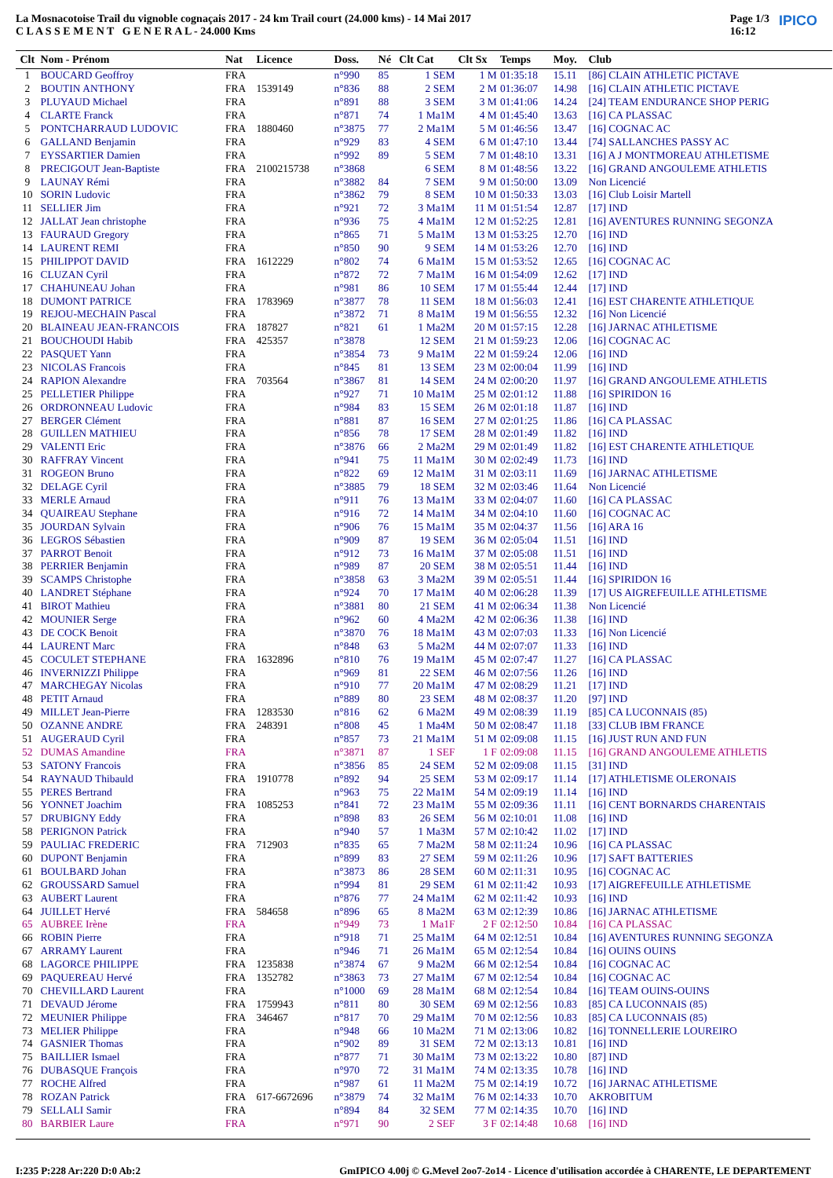La Mosnacotoise Trail du vignoble cognaçais 2017 - 24 km Trail court (24.000 kms) - 14 Mai 2017
C L A S S E M E N T G E N E R A L - 24.000 Kms
Page 1/3
16:12 IPICO
| Clt | Nom - Prénom | Nat | Licence | Doss. | Né | Clt Cat | Clt Sx | Temps | Moy. | Club |
| --- | --- | --- | --- | --- | --- | --- | --- | --- | --- | --- |
| 1 | BOUCARD Geoffroy | FRA | | n°990 | 85 | 1 SEM | 1 M | 01:35:18 | 15.11 | [86] CLAIN ATHLETIC PICTAVE |
| 2 | BOUTIN ANTHONY | FRA | 1539149 | n°836 | 88 | 2 SEM | 2 M | 01:36:07 | 14.98 | [16] CLAIN ATHLETIC PICTAVE |
| 3 | PLUYAUD Michael | FRA | | n°891 | 88 | 3 SEM | 3 M | 01:41:06 | 14.24 | [24] TEAM ENDURANCE SHOP PERIG |
| 4 | CLARTE Franck | FRA | | n°871 | 74 | 1 Ma1M | 4 M | 01:45:40 | 13.63 | [16] CA PLASSAC |
| 5 | PONTCHARRAUD LUDOVIC | FRA | 1880460 | n°3875 | 77 | 2 Ma1M | 5 M | 01:46:56 | 13.47 | [16] COGNAC AC |
| 6 | GALLAND Benjamin | FRA | | n°929 | 83 | 4 SEM | 6 M | 01:47:10 | 13.44 | [74] SALLANCHES PASSY AC |
| 7 | EYSSARTIER Damien | FRA | | n°992 | 89 | 5 SEM | 7 M | 01:48:10 | 13.31 | [16] A J MONTMOREAU ATHLETISME |
| 8 | PRECIGOUT Jean-Baptiste | FRA | 2100215738 | n°3868 | | 6 SEM | 8 M | 01:48:56 | 13.22 | [16] GRAND ANGOULEME ATHLETIS |
| 9 | LAUNAY Rémi | FRA | | n°3882 | 84 | 7 SEM | 9 M | 01:50:00 | 13.09 | Non Licencié |
| 10 | SORIN Ludovic | FRA | | n°3862 | 79 | 8 SEM | 10 M | 01:50:33 | 13.03 | [16] Club Loisir Martell |
| 11 | SELLIER Jim | FRA | | n°921 | 72 | 3 Ma1M | 11 M | 01:51:54 | 12.87 | [17] IND |
| 12 | JALLAT Jean christophe | FRA | | n°936 | 75 | 4 Ma1M | 12 M | 01:52:25 | 12.81 | [16] AVENTURES RUNNING SEGONZA |
| 13 | FAURAUD Gregory | FRA | | n°865 | 71 | 5 Ma1M | 13 M | 01:53:25 | 12.70 | [16] IND |
| 14 | LAURENT REMI | FRA | | n°850 | 90 | 9 SEM | 14 M | 01:53:26 | 12.70 | [16] IND |
| 15 | PHILIPPOT DAVID | FRA | 1612229 | n°802 | 74 | 6 Ma1M | 15 M | 01:53:52 | 12.65 | [16] COGNAC AC |
| 16 | CLUZAN Cyril | FRA | | n°872 | 72 | 7 Ma1M | 16 M | 01:54:09 | 12.62 | [17] IND |
| 17 | CHAHUNEAU Johan | FRA | | n°981 | 86 | 10 SEM | 17 M | 01:55:44 | 12.44 | [17] IND |
| 18 | DUMONT PATRICE | FRA | 1783969 | n°3877 | 78 | 11 SEM | 18 M | 01:56:03 | 12.41 | [16] EST CHARENTE ATHLETIQUE |
| 19 | REJOU-MECHAIN Pascal | FRA | | n°3872 | 71 | 8 Ma1M | 19 M | 01:56:55 | 12.32 | [16] Non Licencié |
| 20 | BLAINEAU JEAN-FRANCOIS | FRA | 187827 | n°821 | 61 | 1 Ma2M | 20 M | 01:57:15 | 12.28 | [16] JARNAC ATHLETISME |
| 21 | BOUCHOUDI Habib | FRA | 425357 | n°3878 | | 12 SEM | 21 M | 01:59:23 | 12.06 | [16] COGNAC AC |
| 22 | PASQUET Yann | FRA | | n°3854 | 73 | 9 Ma1M | 22 M | 01:59:24 | 12.06 | [16] IND |
| 23 | NICOLAS Francois | FRA | | n°845 | 81 | 13 SEM | 23 M | 02:00:04 | 11.99 | [16] IND |
| 24 | RAPION Alexandre | FRA | 703564 | n°3867 | 81 | 14 SEM | 24 M | 02:00:20 | 11.97 | [16] GRAND ANGOULEME ATHLETIS |
| 25 | PELLETIER Philippe | FRA | | n°927 | 71 | 10 Ma1M | 25 M | 02:01:12 | 11.88 | [16] SPIRIDON 16 |
| 26 | ORDRONNEAU Ludovic | FRA | | n°984 | 83 | 15 SEM | 26 M | 02:01:18 | 11.87 | [16] IND |
| 27 | BERGER Clément | FRA | | n°881 | 87 | 16 SEM | 27 M | 02:01:25 | 11.86 | [16] CA PLASSAC |
| 28 | GUILLEN MATHIEU | FRA | | n°856 | 78 | 17 SEM | 28 M | 02:01:49 | 11.82 | [16] IND |
| 29 | VALENTI Eric | FRA | | n°3876 | 66 | 2 Ma2M | 29 M | 02:01:49 | 11.82 | [16] EST CHARENTE ATHLETIQUE |
| 30 | RAFFRAY Vincent | FRA | | n°941 | 75 | 11 Ma1M | 30 M | 02:02:49 | 11.73 | [16] IND |
| 31 | ROGEON Bruno | FRA | | n°822 | 69 | 12 Ma1M | 31 M | 02:03:11 | 11.69 | [16] JARNAC ATHLETISME |
| 32 | DELAGE Cyril | FRA | | n°3885 | 79 | 18 SEM | 32 M | 02:03:46 | 11.64 | Non Licencié |
| 33 | MERLE Arnaud | FRA | | n°911 | 76 | 13 Ma1M | 33 M | 02:04:07 | 11.60 | [16] CA PLASSAC |
| 34 | QUAIREAU Stephane | FRA | | n°916 | 72 | 14 Ma1M | 34 M | 02:04:10 | 11.60 | [16] COGNAC AC |
| 35 | JOURDAN Sylvain | FRA | | n°906 | 76 | 15 Ma1M | 35 M | 02:04:37 | 11.56 | [16] ARA 16 |
| 36 | LEGROS Sébastien | FRA | | n°909 | 87 | 19 SEM | 36 M | 02:05:04 | 11.51 | [16] IND |
| 37 | PARROT Benoit | FRA | | n°912 | 73 | 16 Ma1M | 37 M | 02:05:08 | 11.51 | [16] IND |
| 38 | PERRIER Benjamin | FRA | | n°989 | 87 | 20 SEM | 38 M | 02:05:51 | 11.44 | [16] IND |
| 39 | SCAMPS Christophe | FRA | | n°3858 | 63 | 3 Ma2M | 39 M | 02:05:51 | 11.44 | [16] SPIRIDON 16 |
| 40 | LANDRET Stéphane | FRA | | n°924 | 70 | 17 Ma1M | 40 M | 02:06:28 | 11.39 | [17] US AIGREFEUILLE ATHLETISME |
| 41 | BIROT Mathieu | FRA | | n°3881 | 80 | 21 SEM | 41 M | 02:06:34 | 11.38 | Non Licencié |
| 42 | MOUNIER Serge | FRA | | n°962 | 60 | 4 Ma2M | 42 M | 02:06:36 | 11.38 | [16] IND |
| 43 | DE COCK Benoit | FRA | | n°3870 | 76 | 18 Ma1M | 43 M | 02:07:03 | 11.33 | [16] Non Licencié |
| 44 | LAURENT Marc | FRA | | n°848 | 63 | 5 Ma2M | 44 M | 02:07:07 | 11.33 | [16] IND |
| 45 | COCULET STEPHANE | FRA | 1632896 | n°810 | 76 | 19 Ma1M | 45 M | 02:07:47 | 11.27 | [16] CA PLASSAC |
| 46 | INVERNIZZI Philippe | FRA | | n°969 | 81 | 22 SEM | 46 M | 02:07:56 | 11.26 | [16] IND |
| 47 | MARCHEGAY Nicolas | FRA | | n°910 | 77 | 20 Ma1M | 47 M | 02:08:29 | 11.21 | [17] IND |
| 48 | PETIT Arnaud | FRA | | n°889 | 80 | 23 SEM | 48 M | 02:08:37 | 11.20 | [97] IND |
| 49 | MILLET Jean-Pierre | FRA | 1283530 | n°816 | 62 | 6 Ma2M | 49 M | 02:08:39 | 11.19 | [85] CA LUCONNAIS (85) |
| 50 | OZANNE ANDRE | FRA | 248391 | n°808 | 45 | 1 Ma4M | 50 M | 02:08:47 | 11.18 | [33] CLUB IBM FRANCE |
| 51 | AUGERAUD Cyril | FRA | | n°857 | 73 | 21 Ma1M | 51 M | 02:09:08 | 11.15 | [16] JUST RUN AND FUN |
| 52 | DUMAS Amandine | FRA | | n°3871 | 87 | 1 SEF | 1 F | 02:09:08 | 11.15 | [16] GRAND ANGOULEME ATHLETIS |
| 53 | SATONY Francois | FRA | | n°3856 | 85 | 24 SEM | 52 M | 02:09:08 | 11.15 | [31] IND |
| 54 | RAYNAUD Thibauld | FRA | 1910778 | n°892 | 94 | 25 SEM | 53 M | 02:09:17 | 11.14 | [17] ATHLETISME OLERONAIS |
| 55 | PERES Bertrand | FRA | | n°963 | 75 | 22 Ma1M | 54 M | 02:09:19 | 11.14 | [16] IND |
| 56 | YONNET Joachim | FRA | 1085253 | n°841 | 72 | 23 Ma1M | 55 M | 02:09:36 | 11.11 | [16] CENT BORNARDS CHARENTAIS |
| 57 | DRUBIGNY Eddy | FRA | | n°898 | 83 | 26 SEM | 56 M | 02:10:01 | 11.08 | [16] IND |
| 58 | PERIGNON Patrick | FRA | | n°940 | 57 | 1 Ma3M | 57 M | 02:10:42 | 11.02 | [17] IND |
| 59 | PAULIAC FREDERIC | FRA | 712903 | n°835 | 65 | 7 Ma2M | 58 M | 02:11:24 | 10.96 | [16] CA PLASSAC |
| 60 | DUPONT Benjamin | FRA | | n°899 | 83 | 27 SEM | 59 M | 02:11:26 | 10.96 | [17] SAFT BATTERIES |
| 61 | BOULBARD Johan | FRA | | n°3873 | 86 | 28 SEM | 60 M | 02:11:31 | 10.95 | [16] COGNAC AC |
| 62 | GROUSSARD Samuel | FRA | | n°994 | 81 | 29 SEM | 61 M | 02:11:42 | 10.93 | [17] AIGREFEUILLE ATHLETISME |
| 63 | AUBERT Laurent | FRA | | n°876 | 77 | 24 Ma1M | 62 M | 02:11:42 | 10.93 | [16] IND |
| 64 | JUILLET Hervé | FRA | 584658 | n°896 | 65 | 8 Ma2M | 63 M | 02:12:39 | 10.86 | [16] JARNAC ATHLETISME |
| 65 | AUBREE Irène | FRA | | n°949 | 73 | 1 Ma1F | 2 F | 02:12:50 | 10.84 | [16] CA PLASSAC |
| 66 | ROBIN Pierre | FRA | | n°918 | 71 | 25 Ma1M | 64 M | 02:12:51 | 10.84 | [16] AVENTURES RUNNING SEGONZA |
| 67 | ARRAMY Laurent | FRA | | n°946 | 71 | 26 Ma1M | 65 M | 02:12:54 | 10.84 | [16] OUINS OUINS |
| 68 | LAGORCE PHILIPPE | FRA | 1235838 | n°3874 | 67 | 9 Ma2M | 66 M | 02:12:54 | 10.84 | [16] COGNAC AC |
| 69 | PAQUEREAU Hervé | FRA | 1352782 | n°3863 | 73 | 27 Ma1M | 67 M | 02:12:54 | 10.84 | [16] COGNAC AC |
| 70 | CHEVILLARD Laurent | FRA | | n°1000 | 69 | 28 Ma1M | 68 M | 02:12:54 | 10.84 | [16] TEAM OUINS-OUINS |
| 71 | DEVAUD Jérome | FRA | 1759943 | n°811 | 80 | 30 SEM | 69 M | 02:12:56 | 10.83 | [85] CA LUCONNAIS (85) |
| 72 | MEUNIER Philippe | FRA | 346467 | n°817 | 70 | 29 Ma1M | 70 M | 02:12:56 | 10.83 | [85] CA LUCONNAIS (85) |
| 73 | MELIER Philippe | FRA | | n°948 | 66 | 10 Ma2M | 71 M | 02:13:06 | 10.82 | [16] TONNELLERIE LOUREIRO |
| 74 | GASNIER Thomas | FRA | | n°902 | 89 | 31 SEM | 72 M | 02:13:13 | 10.81 | [16] IND |
| 75 | BAILLIER Ismael | FRA | | n°877 | 71 | 30 Ma1M | 73 M | 02:13:22 | 10.80 | [87] IND |
| 76 | DUBASQUE François | FRA | | n°970 | 72 | 31 Ma1M | 74 M | 02:13:35 | 10.78 | [16] IND |
| 77 | ROCHE Alfred | FRA | | n°987 | 61 | 11 Ma2M | 75 M | 02:14:19 | 10.72 | [16] JARNAC ATHLETISME |
| 78 | ROZAN Patrick | FRA | 617-6672696 | n°3879 | 74 | 32 Ma1M | 76 M | 02:14:33 | 10.70 | AKROBITUM |
| 79 | SELLALI Samir | FRA | | n°894 | 84 | 32 SEM | 77 M | 02:14:35 | 10.70 | [16] IND |
| 80 | BARBIER Laure | FRA | | n°971 | 90 | 2 SEF | 3 F | 02:14:48 | 10.68 | [16] IND |
I:235 P:228 Ar:220 D:0 Ab:2 GmIPICO 4.00j © G.Mevel 2oo7-2o14 - Licence d'utilisation accordée à CHARENTE, LE DEPARTEMENT